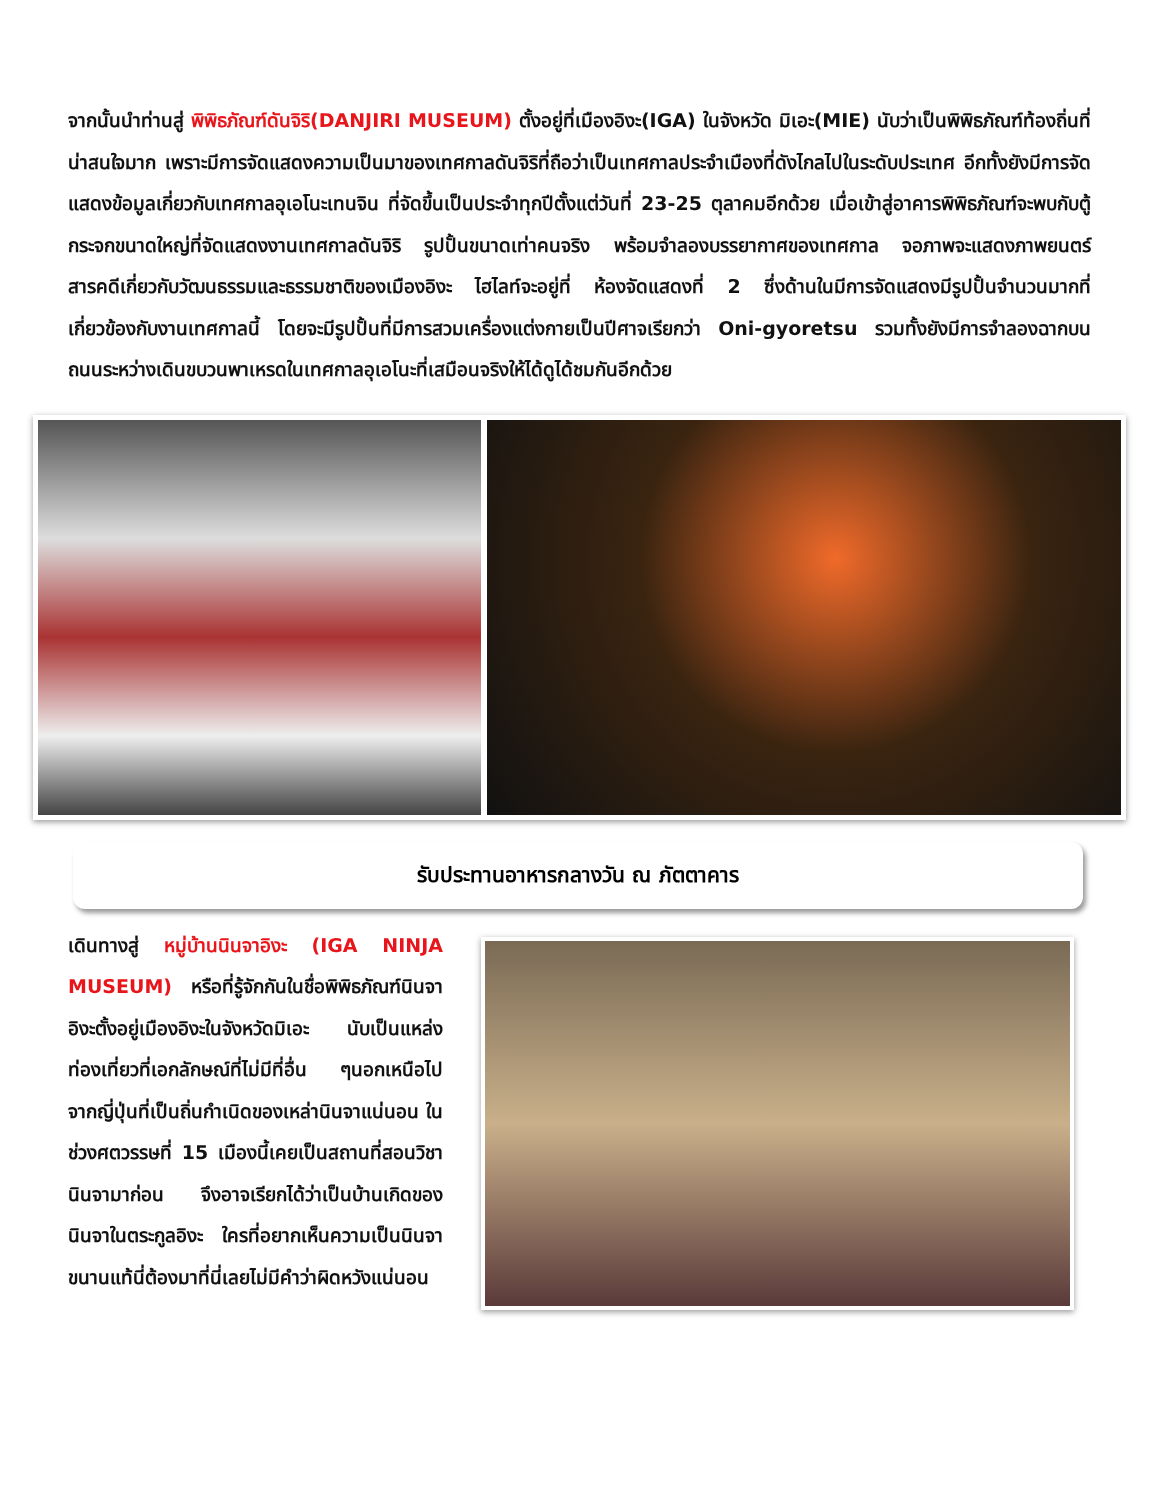จากนั้นนำท่านสู่ พิพิธภัณฑ์ดันจิริ(DANJIRI MUSEUM) ตั้งอยู่ที่เมืองอิงะ(IGA) ในจังหวัด มิเอะ(MIE) นับว่าเป็นพิพิธภัณฑ์ท้องถิ่นที่น่าสนใจมาก เพราะมีการจัดแสดงความเป็นมาของเทศกาลดันจิริที่ถือว่าเป็นเทศกาลประจำเมืองที่ดังไกลไปในระดับประเทศ อีกทั้งยังมีการจัดแสดงข้อมูลเกี่ยวกับเทศกาลอุเอโนะเทนจิน ที่จัดขึ้นเป็นประจำทุกปีตั้งแต่วันที่ 23-25 ตุลาคมอีกด้วย เมื่อเข้าสู่อาคารพิพิธภัณฑ์จะพบกับตู้กระจกขนาดใหญ่ที่จัดแสดงงานเทศกาลดันจิริ รูปปั้นขนาดเท่าคนจริง พร้อมจำลองบรรยากาศของเทศกาล จอภาพจะแสดงภาพยนตร์สารคดีเกี่ยวกับวัฒนธรรมและธรรมชาติของเมืองอิงะ ไฮไลท์จะอยู่ที่ ห้องจัดแสดงที่ 2 ซึ่งด้านในมีการจัดแสดงมีรูปปั้นจำนวนมากที่เกี่ยวข้องกับงานเทศกาลนี้ โดยจะมีรูปปั้นที่มีการสวมเครื่องแต่งกายเป็นปีศาจเรียกว่า Oni-gyoretsu รวมทั้งยังมีการจำลองฉากบนถนนระหว่างเดินขบวนพาเหรดในเทศกาลอุเอโนะที่เสมือนจริงให้ได้ดูได้ชมกันอีกด้วย
รับประทานอาหารกลางวัน ณ ภัตตาคาร
เดินทางสู่ หมู่บ้านนินจาอิงะ (IGA NINJA MUSEUM) หรือที่รู้จักกันในชื่อพิพิธภัณฑ์นินจาอิงะตั้งอยู่เมืองอิงะในจังหวัดมิเอะ นับเป็นแหล่งท่องเที่ยวที่เอกลักษณ์ที่ไม่มีที่อื่น ๆนอกเหนือไปจากญี่ปุ่นที่เป็นถิ่นกำเนิดของเหล่านินจาแน่นอน ในช่วงศตวรรษที่ 15 เมืองนี้เคยเป็นสถานที่สอนวิชานินจามาก่อน จึงอาจเรียกได้ว่าเป็นบ้านเกิดของนินจาในตระกูลอิงะ ใครที่อยากเห็นความเป็นนินจาขนานแท้นี่ต้องมาที่นี่เลยไม่มีคำว่าผิดหวังแน่นอน